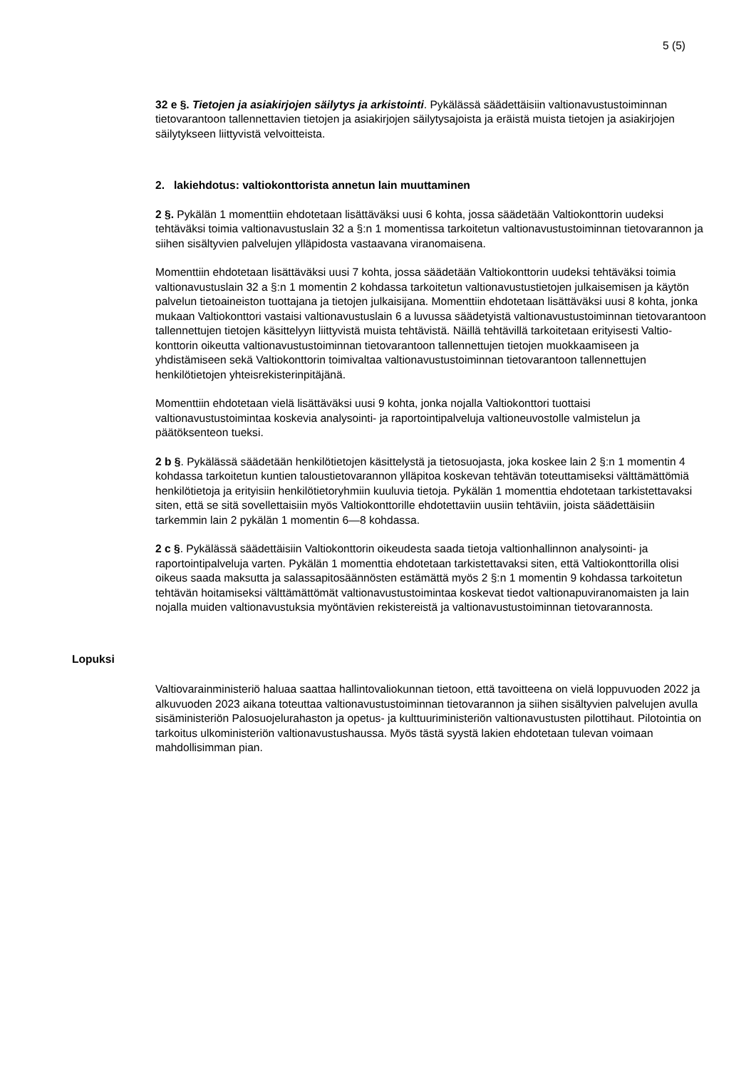5 (5)
32 e §. Tietojen ja asiakirjojen säilytys ja arkistointi. Pykälässä säädettäisiin valtionavus­tustoiminnan tietovarantoon tallennettavien tietojen ja asiakirjojen säilytysajoista ja eräistä muista tietojen ja asiakirjojen säilytykseen liittyvistä velvoitteista.
2. lakiehdotus: valtiokonttorista annetun lain muuttaminen
2 §. Pykälän 1 momenttiin ehdotetaan lisättäväksi uusi 6 kohta, jossa säädetään Valtiokont­torin uudeksi tehtäväksi toimia valtionavustuslain 32 a §:n 1 momentissa tarkoitetun valtion­avustustoiminnan tietovarannon ja siihen sisältyvien palvelujen ylläpidosta vastaavana viran­omaisena.
Momenttiin ehdotetaan lisättäväksi uusi 7 kohta, jossa säädetään Valtiokonttorin uudeksi tehtäväksi toimia valtionavustuslain 32 a §:n 1 momentin 2 kohdassa tarkoitetun valtionavus­tustietojen julkaisemisen ja käytön palvelun tietoaineiston tuottajana ja tietojen julkaisijana. Momenttiin ehdotetaan lisättäväksi uusi 8 kohta, jonka mukaan Valtiokonttori vastaisi valtion­avustuslain 6 a luvussa säädetyistä valtionavustustoiminnan tietovarantoon tallennettujen tietojen käsittelyyn liittyvistä muista tehtävistä. Näillä tehtävillä tarkoitetaan erityisesti Valtio­konttorin oikeutta valtionavustustoiminnan tietovarantoon tallennettujen tietojen muokkaami­seen ja yhdistämiseen sekä Valtiokonttorin toimivaltaa valtionavustustoiminnan tietovaran­toon tallennettujen henkilötietojen yhteisrekisterinpitäjänä.
Momenttiin ehdotetaan vielä lisättäväksi uusi 9 kohta, jonka nojalla Valtiokonttori tuottaisi valtionavustustoimintaa koskevia analysointi- ja raportointipalveluja valtioneuvostolle valmis­telun ja päätöksenteon tueksi.
2 b §. Pykälässä säädetään henkilötietojen käsittelystä ja tietosuojasta, joka koskee lain 2 §:n 1 momentin 4 kohdassa tarkoitetun kuntien taloustietovarannon ylläpitoa koskevan tehtä­vän toteuttamiseksi välttämättömiä henkilötietoja ja erityisiin henkilötietoryhmiin kuuluvia tie­toja. Pykälän 1 momenttia ehdotetaan tarkistettavaksi siten, että se sitä sovellettaisiin myös Valtiokonttorille ehdotettaviin uusiin tehtäviin, joista säädettäisiin tarkemmin lain 2 pykälän 1 momentin 6—8 kohdassa.
2 c §. Pykälässä säädettäisiin Valtiokonttorin oikeudesta saada tietoja valtionhallinnon analy­sointi- ja raportointipalveluja varten. Pykälän 1 momenttia ehdotetaan tarkistettavaksi siten, että Valtiokonttorilla olisi oikeus saada maksutta ja salassapitosäännösten estämättä myös 2 §:n 1 momentin 9 kohdassa tarkoitetun tehtävän hoitamiseksi välttämättömät valtionavustus­toimintaa koskevat tiedot valtionapuviranomaisten ja lain nojalla muiden valtionavustuksia myöntävien rekistereistä ja valtionavustustoiminnan tietovarannosta.
Lopuksi
Valtiovarainministeriö haluaa saattaa hallintovaliokunnan tietoon, että tavoitteena on vielä loppuvuoden 2022 ja alkuvuoden 2023 aikana toteuttaa valtionavustustoiminnan tietovaran­non ja siihen sisältyvien palvelujen avulla sisäministeriön Palosuojelurahaston ja opetus- ja kulttuuriministeriön valtionavustusten pilottihaut. Pilotointia on tarkoitus ulkoministeriön valti­onavustushaussa. Myös tästä syystä lakien ehdotetaan tulevan voimaan mahdollisimman pian.